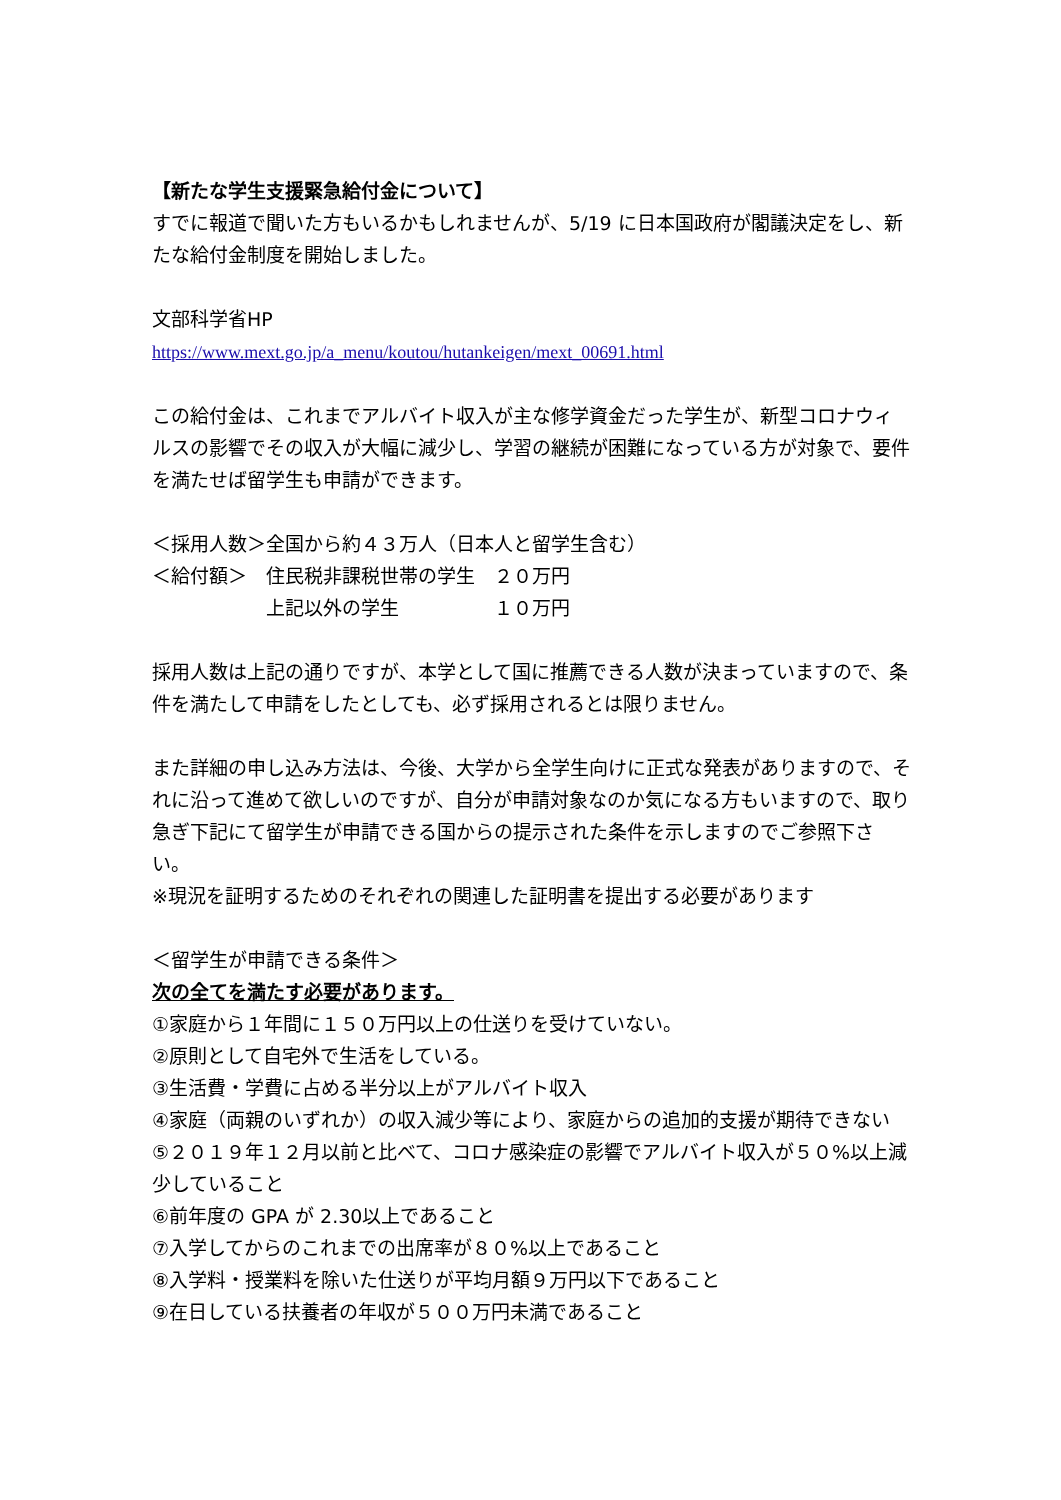【新たな学生支援緊急給付金について】
すでに報道で聞いた方もいるかもしれませんが、5/19 に日本国政府が閣議決定をし、新たな給付金制度を開始しました。
文部科学省HP
https://www.mext.go.jp/a_menu/koutou/hutankeigen/mext_00691.html
この給付金は、これまでアルバイト収入が主な修学資金だった学生が、新型コロナウィルスの影響でその収入が大幅に減少し、学習の継続が困難になっている方が対象で、要件を満たせば留学生も申請ができます。
＜採用人数＞全国から約４３万人（日本人と留学生含む）
＜給付額＞　住民税非課税世帯の学生　２０万円
　　　　　　上記以外の学生　　　　　１０万円
採用人数は上記の通りですが、本学として国に推薦できる人数が決まっていますので、条件を満たして申請をしたとしても、必ず採用されるとは限りません。
また詳細の申し込み方法は、今後、大学から全学生向けに正式な発表がありますので、それに沿って進めて欲しいのですが、自分が申請対象なのか気になる方もいますので、取り急ぎ下記にて留学生が申請できる国からの提示された条件を示しますのでご参照下さい。
※現況を証明するためのそれぞれの関連した証明書を提出する必要があります
＜留学生が申請できる条件＞
次の全てを満たす必要があります。
①家庭から１年間に１５０万円以上の仕送りを受けていない。
②原則として自宅外で生活をしている。
③生活費・学費に占める半分以上がアルバイト収入
④家庭（両親のいずれか）の収入減少等により、家庭からの追加的支援が期待できない
⑤２０１９年１２月以前と比べて、コロナ感染症の影響でアルバイト収入が５０%以上減少していること
⑥前年度の GPA が 2.30以上であること
⑦入学してからのこれまでの出席率が８０%以上であること
⑧入学料・授業料を除いた仕送りが平均月額９万円以下であること
⑨在日している扶養者の年収が５００万円未満であること